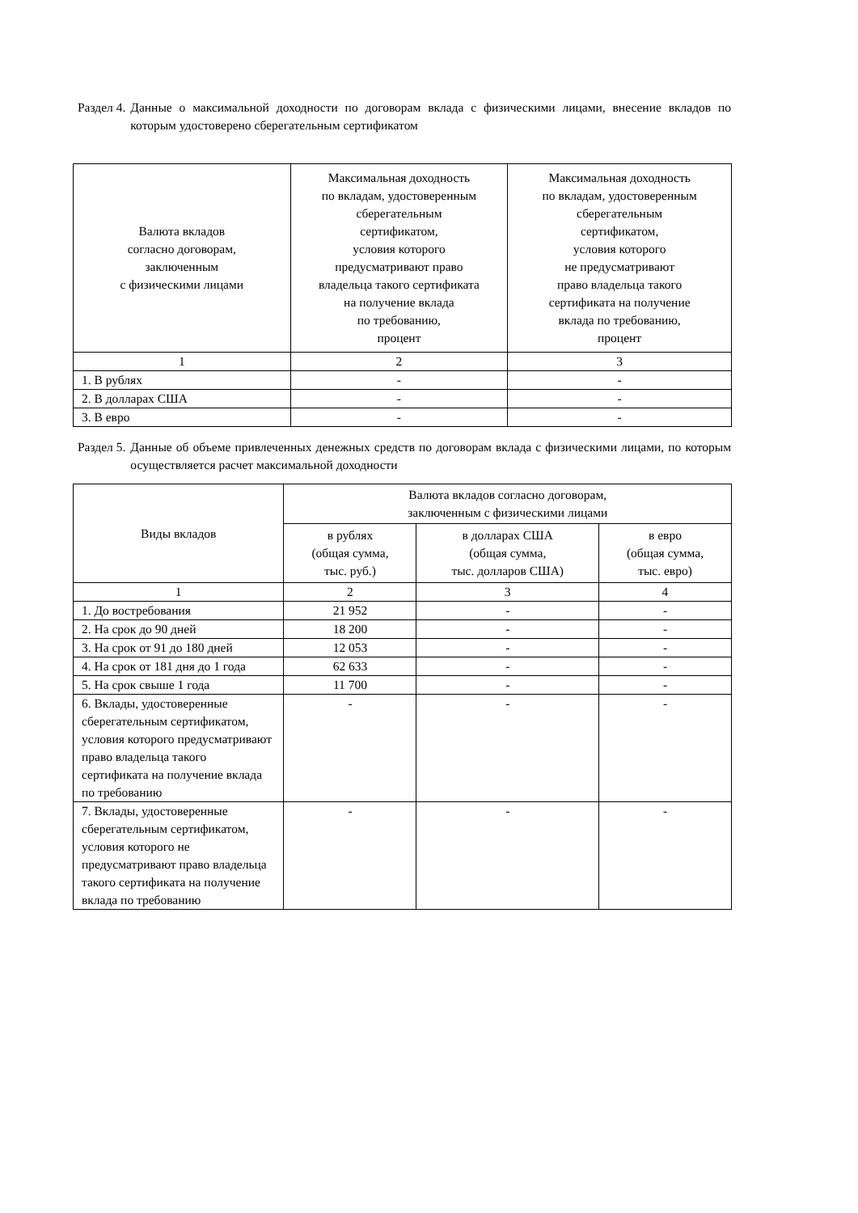Раздел 4. Данные о максимальной доходности по договорам вклада с физическими лицами, внесение вкладов по которым удостоверено сберегательным сертификатом
| Валюта вкладов согласно договорам, заключенным с физическими лицами | Максимальная доходность по вкладам, удостоверенным сберегательным сертификатом, условия которого предусматривают право владельца такого сертификата на получение вклада по требованию, процент | Максимальная доходность по вкладам, удостоверенным сберегательным сертификатом, условия которого не предусматривают право владельца такого сертификата на получение вклада по требованию, процент |
| --- | --- | --- |
| 1 | 2 | 3 |
| 1. В рублях | - | - |
| 2. В долларах США | - | - |
| 3. В евро | - | - |
Раздел 5. Данные об объеме привлеченных денежных средств по договорам вклада с физическими лицами, по которым осуществляется расчет максимальной доходности
| Виды вкладов | Валюта вкладов согласно договорам, заключенным с физическими лицами | | |
| --- | --- | --- | --- |
| | в рублях (общая сумма, тыс. руб.) | в долларах США (общая сумма, тыс. долларов США) | в евро (общая сумма, тыс. евро) |
| 1 | 2 | 3 | 4 |
| 1. До востребования | 21 952 | - | - |
| 2. На срок до 90 дней | 18 200 | - | - |
| 3. На срок от 91 до 180 дней | 12 053 | - | - |
| 4. На срок от 181 дня до 1 года | 62 633 | - | - |
| 5. На срок свыше 1 года | 11 700 | - | - |
| 6. Вклады, удостоверенные сберегательным сертификатом, условия которого предусматривают право владельца такого сертификата на получение вклада по требованию | - | - | - |
| 7. Вклады, удостоверенные сберегательным сертификатом, условия которого не предусматривают право владельца такого сертификата на получение вклада по требованию | - | - | - |